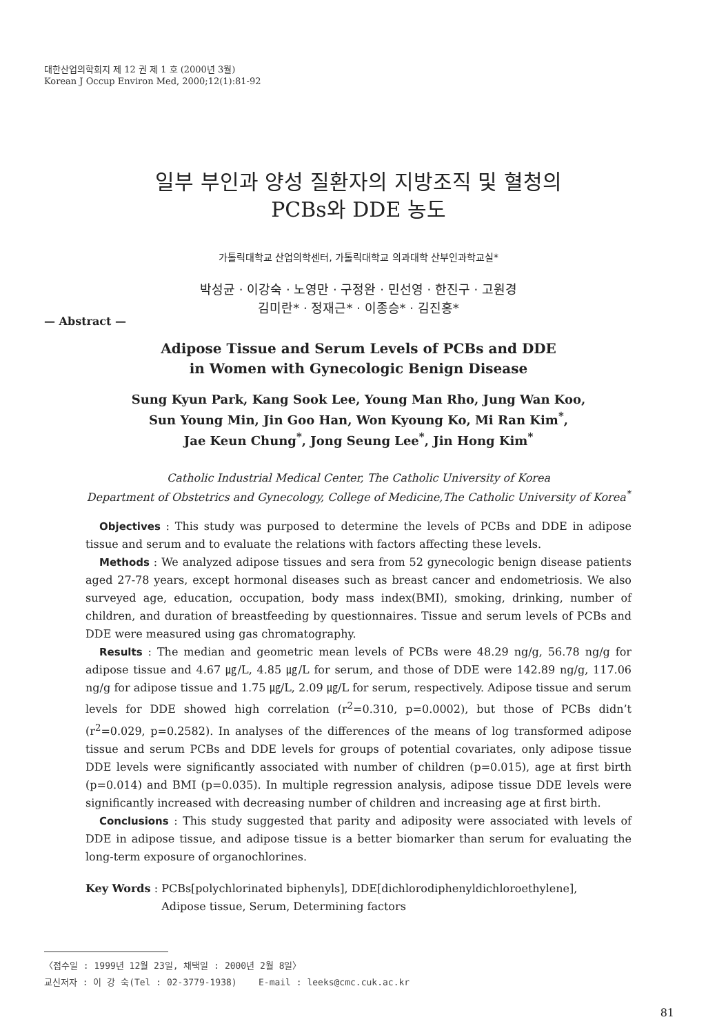대한산업의학회지 제 12 권 제 1 호 (2000년 3월)
Korean J Occup Environ Med, 2000;12(1):81-92
일부 부인과 양성 질환자의 지방조직 및 혈청의
PCBs와 DDE 농도
가톨릭대학교 산업의학센터, 가톨릭대학교 의과대학 산부인과학교실*
박성균 · 이강숙 · 노영만 · 구정완 · 민선영 · 한진구 · 고원경
김미란* · 정재근* · 이종승* · 김진홍*
— Abstract —
Adipose Tissue and Serum Levels of PCBs and DDE
in Women with Gynecologic Benign Disease
Sung Kyun Park, Kang Sook Lee, Young Man Rho, Jung Wan Koo,
Sun Young Min, Jin Goo Han, Won Kyoung Ko, Mi Ran Kim<sup>*</sup>,
Jae Keun Chung<sup>*</sup>, Jong Seung Lee<sup>*</sup>, Jin Hong Kim<sup>*</sup>
Catholic Industrial Medical Center, The Catholic University of Korea
Department of Obstetrics and Gynecology, College of Medicine,The Catholic University of Korea<sup>*</sup>
Objectives : This study was purposed to determine the levels of PCBs and DDE in adipose tissue and serum and to evaluate the relations with factors affecting these levels.
Methods : We analyzed adipose tissues and sera from 52 gynecologic benign disease patients aged 27-78 years, except hormonal diseases such as breast cancer and endometriosis. We also surveyed age, education, occupation, body mass index(BMI), smoking, drinking, number of children, and duration of breastfeeding by questionnaires. Tissue and serum levels of PCBs and DDE were measured using gas chromatography.
Results : The median and geometric mean levels of PCBs were 48.29 ng/g, 56.78 ng/g for adipose tissue and 4.67 ㎍/L, 4.85 ㎍/L for serum, and those of DDE were 142.89 ng/g, 117.06 ng/g for adipose tissue and 1.75 ㎍/L, 2.09 ㎍/L for serum, respectively. Adipose tissue and serum levels for DDE showed high correlation (r<sup>2</sup>=0.310, p=0.0002), but those of PCBs didn’t (r<sup>2</sup>=0.029, p=0.2582). In analyses of the differences of the means of log transformed adipose tissue and serum PCBs and DDE levels for groups of potential covariates, only adipose tissue DDE levels were significantly associated with number of children (p=0.015), age at first birth (p=0.014) and BMI (p=0.035). In multiple regression analysis, adipose tissue DDE levels were significantly increased with decreasing number of children and increasing age at first birth.
Conclusions : This study suggested that parity and adiposity were associated with levels of DDE in adipose tissue, and adipose tissue is a better biomarker than serum for evaluating the long-term exposure of organochlorines.
Key Words : PCBs[polychlorinated biphenyls], DDE[dichlorodiphenyldichloroethylene],
Adipose tissue, Serum, Determining factors
〈접수일 : 1999년 12월 23일, 채택일 : 2000년 2월 8일〉
교신저자 : 이 강 숙(Tel : 02-3779-1938) E-mail : leeks@cmc.cuk.ac.kr
81